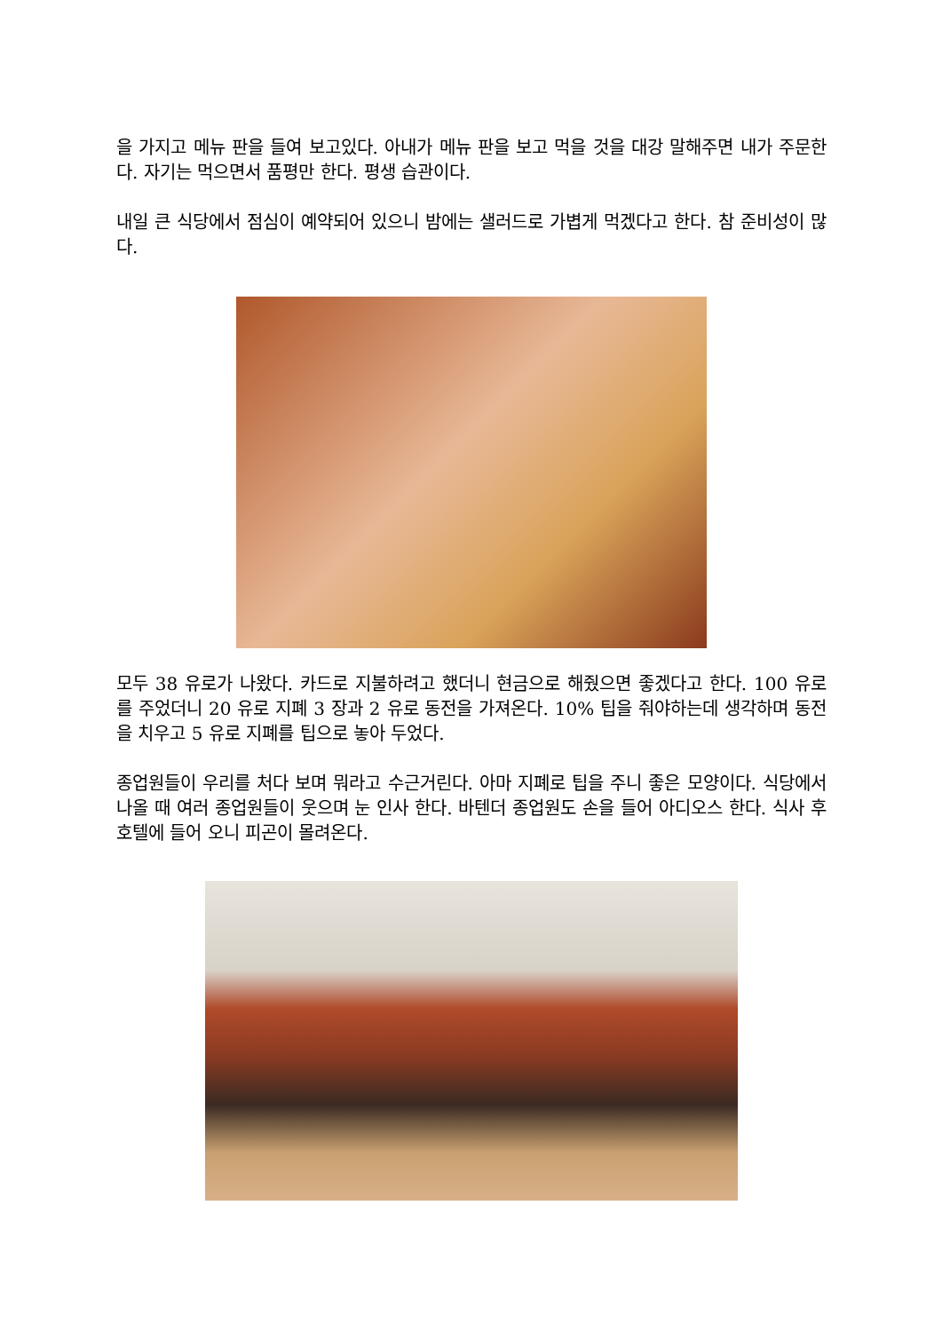을 가지고 메뉴 판을 들여 보고있다. 아내가 메뉴 판을 보고 먹을 것을 대강 말해주면 내가 주문한다. 자기는 먹으면서 품평만 한다. 평생 습관이다.
내일 큰 식당에서 점심이 예약되어 있으니 밤에는 샐러드로 가볍게 먹겠다고 한다. 참 준비성이 많다.
모두 38 유로가 나왔다. 카드로 지불하려고 했더니 현금으로 해줬으면 좋겠다고 한다. 100 유로를 주었더니 20 유로 지폐 3 장과 2 유로 동전을 가져온다. 10% 팁을 줘야하는데 생각하며 동전을 치우고 5 유로 지폐를 팁으로 놓아 두었다.
종업원들이 우리를 처다 보며 뭐라고 수근거린다. 아마 지폐로 팁을 주니 좋은 모양이다. 식당에서 나올 때 여러 종업원들이 웃으며 눈 인사 한다. 바텐더 종업원도 손을 들어 아디오스 한다. 식사 후 호텔에 들어 오니 피곤이 몰려온다.